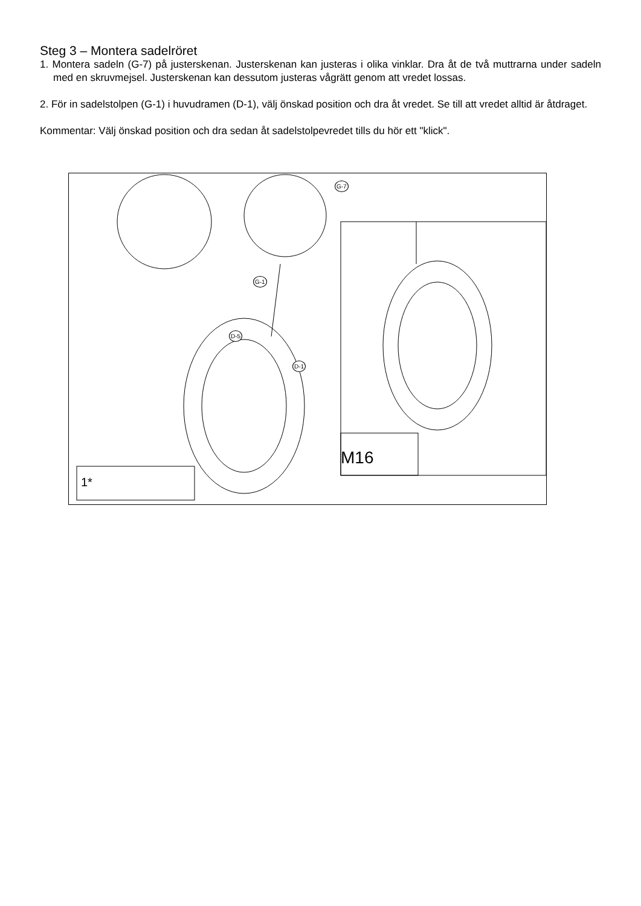Steg 3 – Montera sadelröret
1. Montera sadeln (G-7) på justerskenan. Justerskenan kan justeras i olika vinklar. Dra åt de två muttrarna under sadeln med en skruvmejsel. Justerskenan kan dessutom justeras vågrätt genom att vredet lossas.
2. För in sadelstolpen (G-1) i huvudramen (D-1), välj önskad position och dra åt vredet. Se till att vredet alltid är åtdraget.
Kommentar: Välj önskad position och dra sedan åt sadelstolpevredet tills du hör ett "klick".
G-7
G-1
D-5
D-1
M16
1*